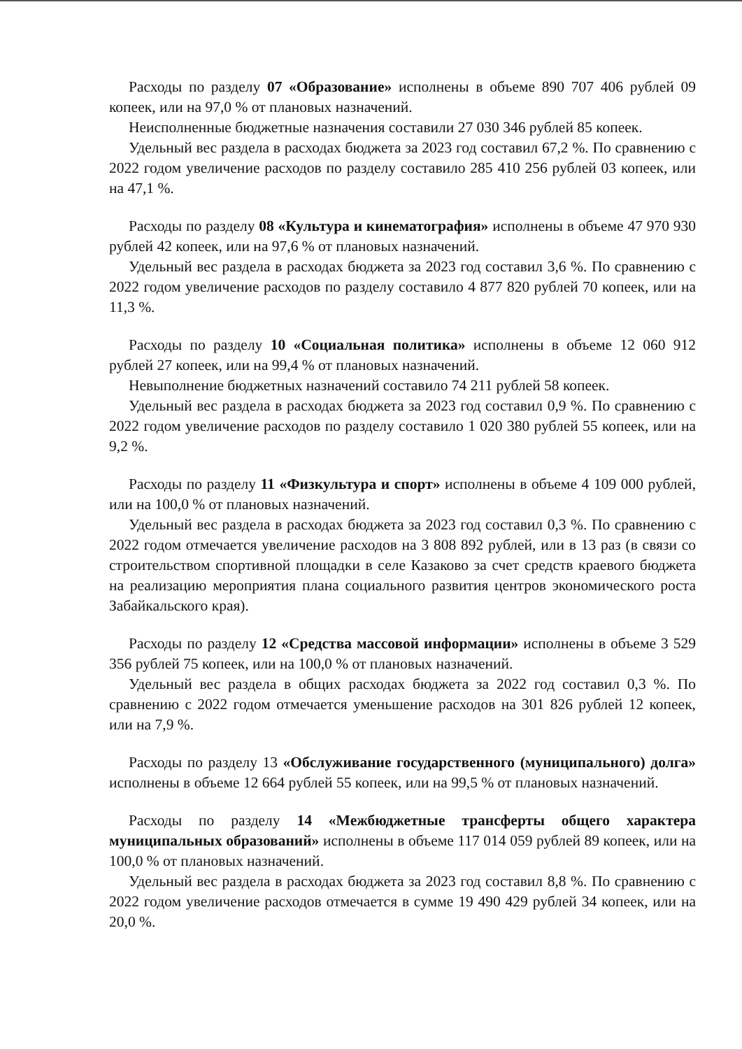Расходы по разделу 07 «Образование» исполнены в объеме 890 707 406 рублей 09 копеек, или на 97,0 % от плановых назначений.
Неисполненные бюджетные назначения составили 27 030 346 рублей 85 копеек.
Удельный вес раздела в расходах бюджета за 2023 год составил 67,2 %. По сравнению с 2022 годом увеличение расходов по разделу составило 285 410 256 рублей 03 копеек, или на 47,1 %.
Расходы по разделу 08 «Культура и кинематография» исполнены в объеме 47 970 930 рублей 42 копеек, или на 97,6 % от плановых назначений.
Удельный вес раздела в расходах бюджета за 2023 год составил 3,6 %. По сравнению с 2022 годом увеличение расходов по разделу составило 4 877 820 рублей 70 копеек, или на 11,3 %.
Расходы по разделу 10 «Социальная политика» исполнены в объеме 12 060 912 рублей 27 копеек, или на 99,4 % от плановых назначений.
Невыполнение бюджетных назначений составило 74 211 рублей 58 копеек.
Удельный вес раздела в расходах бюджета за 2023 год составил 0,9 %. По сравнению с 2022 годом увеличение расходов по разделу составило 1 020 380 рублей 55 копеек, или на 9,2 %.
Расходы по разделу 11 «Физкультура и спорт» исполнены в объеме 4 109 000 рублей, или на 100,0 % от плановых назначений.
Удельный вес раздела в расходах бюджета за 2023 год составил 0,3 %. По сравнению с 2022 годом отмечается увеличение расходов на 3 808 892 рублей, или в 13 раз (в связи со строительством спортивной площадки в селе Казаково за счет средств краевого бюджета на реализацию мероприятия плана социального развития центров экономического роста Забайкальского края).
Расходы по разделу 12 «Средства массовой информации» исполнены в объеме 3 529 356 рублей 75 копеек, или на 100,0 % от плановых назначений.
Удельный вес раздела в общих расходах бюджета за 2022 год составил 0,3 %. По сравнению с 2022 годом отмечается уменьшение расходов на 301 826 рублей 12 копеек, или на 7,9 %.
Расходы по разделу 13 «Обслуживание государственного (муниципального) долга» исполнены в объеме 12 664 рублей 55 копеек, или на 99,5 % от плановых назначений.
Расходы по разделу 14 «Межбюджетные трансферты общего характера муниципальных образований» исполнены в объеме 117 014 059 рублей 89 копеек, или на 100,0 % от плановых назначений.
Удельный вес раздела в расходах бюджета за 2023 год составил 8,8 %. По сравнению с 2022 годом увеличение расходов отмечается в сумме 19 490 429 рублей 34 копеек, или на 20,0 %.